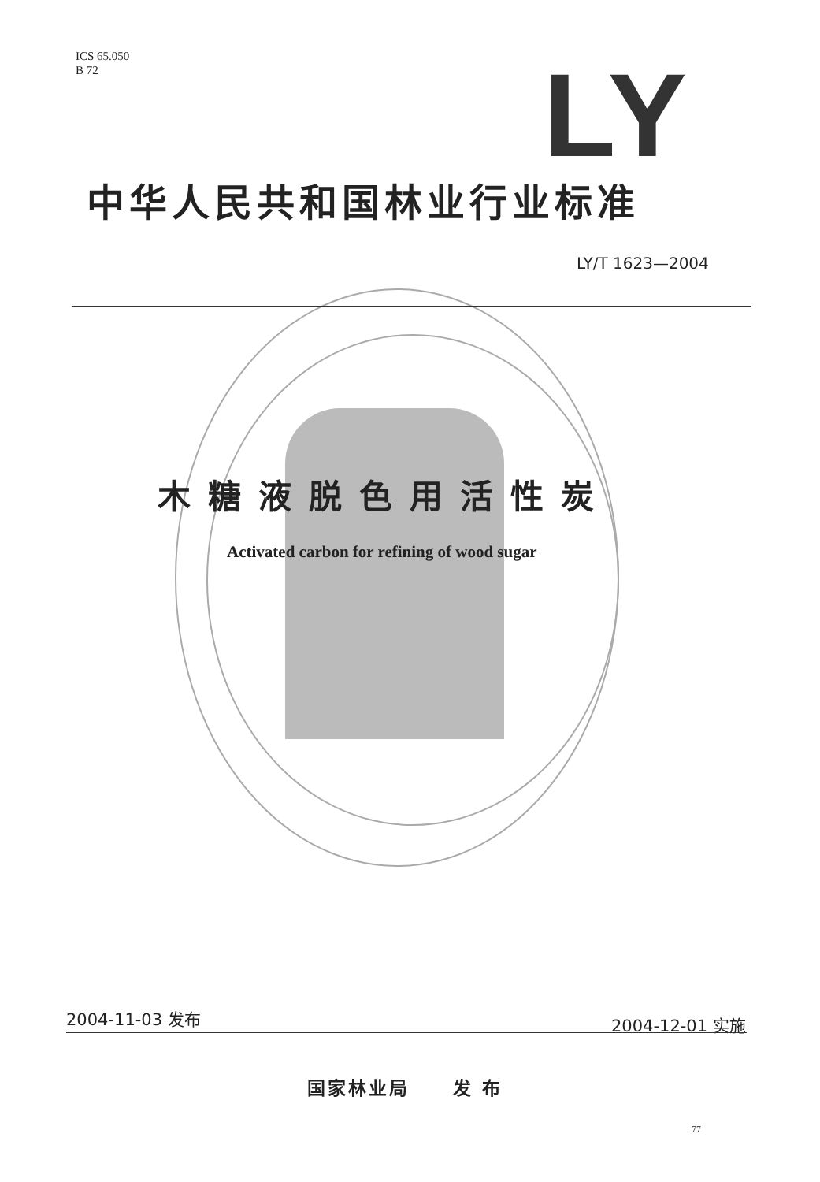ICS 65.050
B 72
LY
中华人民共和国林业行业标准
LY/T 1623—2004
木糖液脱色用活性炭
Activated carbon for refining of wood sugar
2004-11-03 发布 2004-12-01 实施
国家林业局 发 布
77